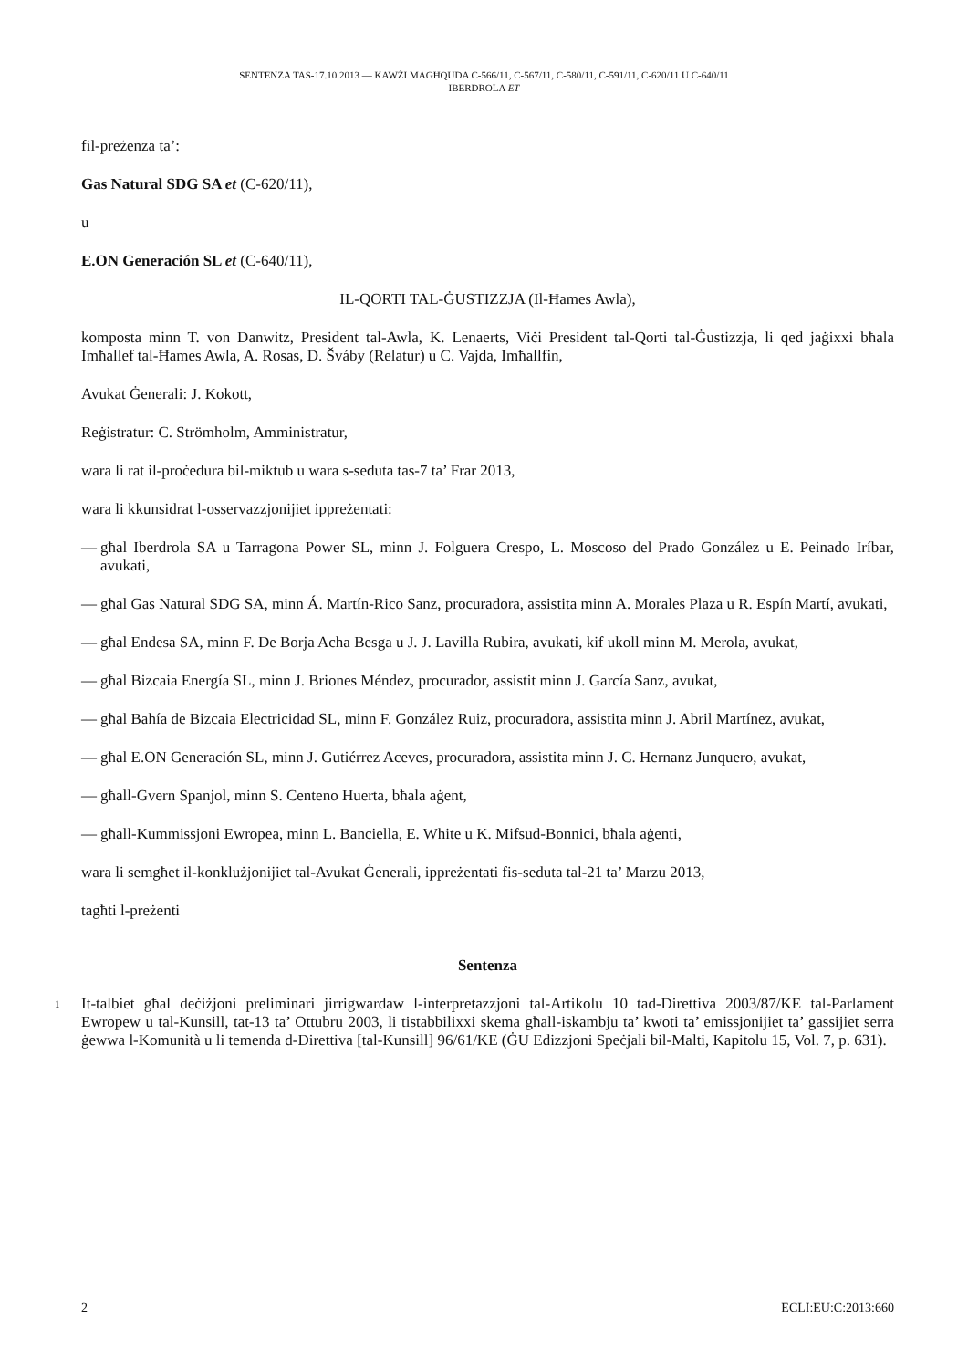SENTENZA TAS-17.10.2013 — KAWŻI MAGĦQUDA C-566/11, C-567/11, C-580/11, C-591/11, C-620/11 U C-640/11
IBERDROLA ET
fil-preżenza ta’:
Gas Natural SDG SA et (C-620/11),
u
E.ON Generación SL et (C-640/11),
IL-QORTI TAL-ĠUSTIZZJA (Il-Ħames Awla),
komposta minn T. von Danwitz, President tal-Awla, K. Lenaerts, Viċi President tal-Qorti tal-Ġustizzja, li qed jaġixxi bħala Imħallef tal-Ħames Awla, A. Rosas, D. Šváby (Relatur) u C. Vajda, Imħallfin,
Avukat Ġenerali: J. Kokott,
Reġistratur: C. Strömholm, Amministratur,
wara li rat il-proċedura bil-miktub u wara s-seduta tas-7 ta’ Frar 2013,
wara li kkunsidrat l-osservazzjonijiet ippreżentati:
— għal Iberdrola SA u Tarragona Power SL, minn J. Folguera Crespo, L. Moscoso del Prado González u E. Peinado Iríbar, avukati,
— għal Gas Natural SDG SA, minn Á. Martín-Rico Sanz, procuradora, assistita minn A. Morales Plaza u R. Espín Martí, avukati,
— għal Endesa SA, minn F. De Borja Acha Besga u J. J. Lavilla Rubira, avukati, kif ukoll minn M. Merola, avukat,
— għal Bizcaia Energía SL, minn J. Briones Méndez, procurador, assistit minn J. García Sanz, avukat,
— għal Bahía de Bizcaia Electricidad SL, minn F. González Ruiz, procuradora, assistita minn J. Abril Martínez, avukat,
— għal E.ON Generación SL, minn J. Gutiérrez Aceves, procuradora, assistita minn J. C. Hernanz Junquero, avukat,
— għall-Gvern Spanjol, minn S. Centeno Huerta, bħala aġent,
— għall-Kummissjoni Ewropea, minn L. Banciella, E. White u K. Mifsud-Bonnici, bħala aġenti,
wara li semgħet il-konklużjonijiet tal-Avukat Ġenerali, ippreżentati fis-seduta tal-21 ta’ Marzu 2013,
tagħti l-preżenti
Sentenza
1 It-talbiet għal deċiżjoni preliminari jirrigwardaw l-interpretazzjoni tal-Artikolu 10 tad-Direttiva 2003/87/KE tal-Parlament Ewropew u tal-Kunsill, tat-13 ta’ Ottubru 2003, li tistabbilixxi skema għall-iskambju ta’ kwoti ta’ emissjonijiet ta’ gassijiet serra ġewwa l-Komunità u li temenda d-Direttiva [tal-Kunsill] 96/61/KE (ĠU Edizzjoni Speċjali bil-Malti, Kapitolu 15, Vol. 7, p. 631).
2 ECLI:EU:C:2013:660